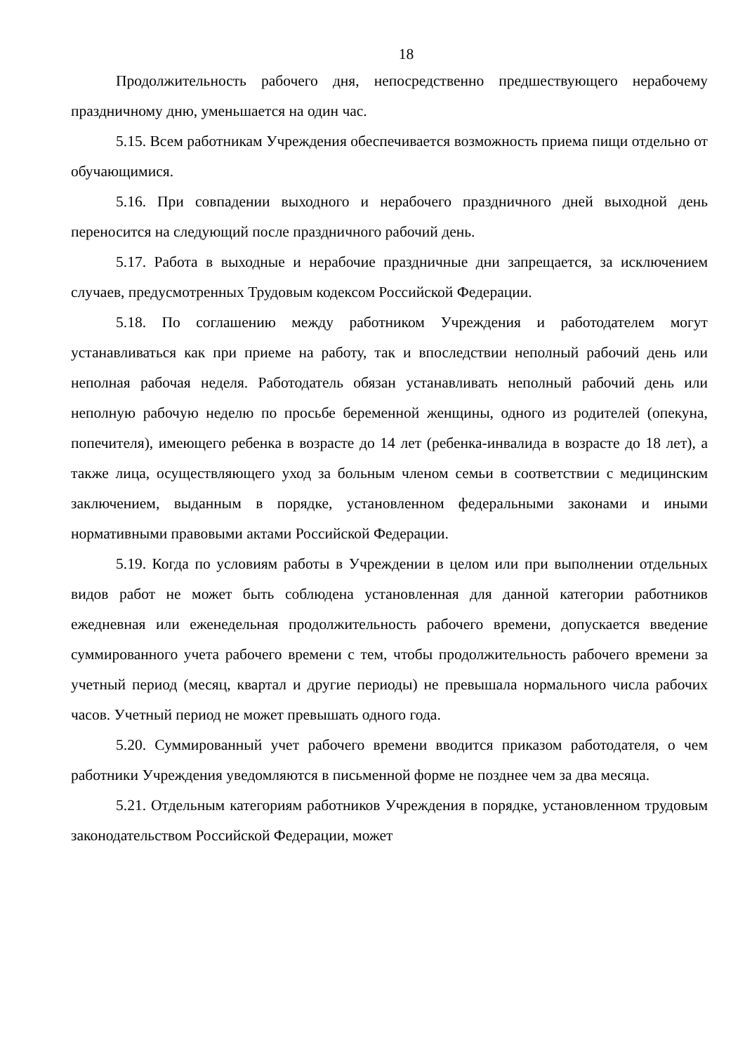18
Продолжительность рабочего дня, непосредственно предшествующего нерабочему праздничному дню, уменьшается на один час.
5.15. Всем работникам Учреждения обеспечивается возможность приема пищи отдельно от обучающимися.
5.16. При совпадении выходного и нерабочего праздничного дней выходной день переносится на следующий после праздничного рабочий день.
5.17. Работа в выходные и нерабочие праздничные дни запрещается, за исключением случаев, предусмотренных Трудовым кодексом Российской Федерации.
5.18. По соглашению между работником Учреждения и работодателем могут устанавливаться как при приеме на работу, так и впоследствии неполный рабочий день или неполная рабочая неделя. Работодатель обязан устанавливать неполный рабочий день или неполную рабочую неделю по просьбе беременной женщины, одного из родителей (опекуна, попечителя), имеющего ребенка в возрасте до 14 лет (ребенка-инвалида в возрасте до 18 лет), а также лица, осуществляющего уход за больным членом семьи в соответствии с медицинским заключением, выданным в порядке, установленном федеральными законами и иными нормативными правовыми актами Российской Федерации.
5.19. Когда по условиям работы в Учреждении в целом или при выполнении отдельных видов работ не может быть соблюдена установленная для данной категории работников ежедневная или еженедельная продолжительность рабочего времени, допускается введение суммированного учета рабочего времени с тем, чтобы продолжительность рабочего времени за учетный период (месяц, квартал и другие периоды) не превышала нормального числа рабочих часов. Учетный период не может превышать одного года.
5.20. Суммированный учет рабочего времени вводится приказом работодателя, о чем работники Учреждения уведомляются в письменной форме не позднее чем за два месяца.
5.21. Отдельным категориям работников Учреждения в порядке, установленном трудовым законодательством Российской Федерации, может